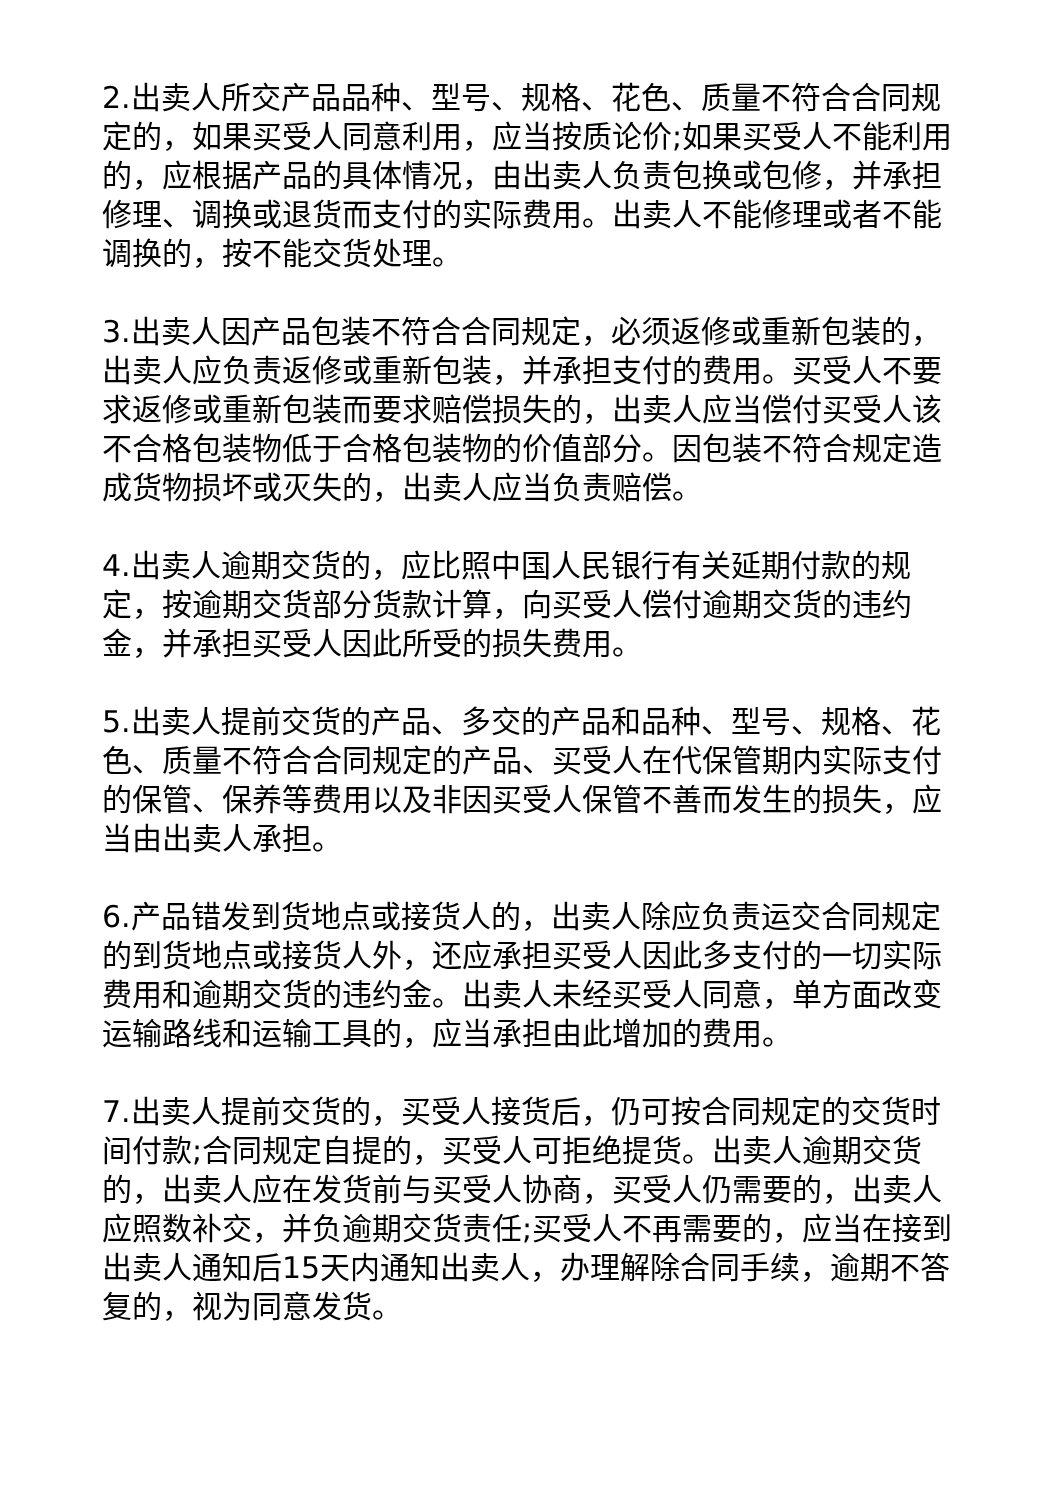2.出卖人所交产品品种、型号、规格、花色、质量不符合合同规定的，如果买受人同意利用，应当按质论价;如果买受人不能利用的，应根据产品的具体情况，由出卖人负责包换或包修，并承担修理、调换或退货而支付的实际费用。出卖人不能修理或者不能调换的，按不能交货处理。
3.出卖人因产品包装不符合合同规定，必须返修或重新包装的，出卖人应负责返修或重新包装，并承担支付的费用。买受人不要求返修或重新包装而要求赔偿损失的，出卖人应当偿付买受人该不合格包装物低于合格包装物的价值部分。因包装不符合规定造成货物损坏或灭失的，出卖人应当负责赔偿。
4.出卖人逾期交货的，应比照中国人民银行有关延期付款的规定，按逾期交货部分货款计算，向买受人偿付逾期交货的违约金，并承担买受人因此所受的损失费用。
5.出卖人提前交货的产品、多交的产品和品种、型号、规格、花色、质量不符合合同规定的产品、买受人在代保管期内实际支付的保管、保养等费用以及非因买受人保管不善而发生的损失，应当由出卖人承担。
6.产品错发到货地点或接货人的，出卖人除应负责运交合同规定的到货地点或接货人外，还应承担买受人因此多支付的一切实际费用和逾期交货的违约金。出卖人未经买受人同意，单方面改变运输路线和运输工具的，应当承担由此增加的费用。
7.出卖人提前交货的，买受人接货后，仍可按合同规定的交货时间付款;合同规定自提的，买受人可拒绝提货。出卖人逾期交货的，出卖人应在发货前与买受人协商，买受人仍需要的，出卖人应照数补交，并负逾期交货责任;买受人不再需要的，应当在接到出卖人通知后15天内通知出卖人，办理解除合同手续，逾期不答复的，视为同意发货。